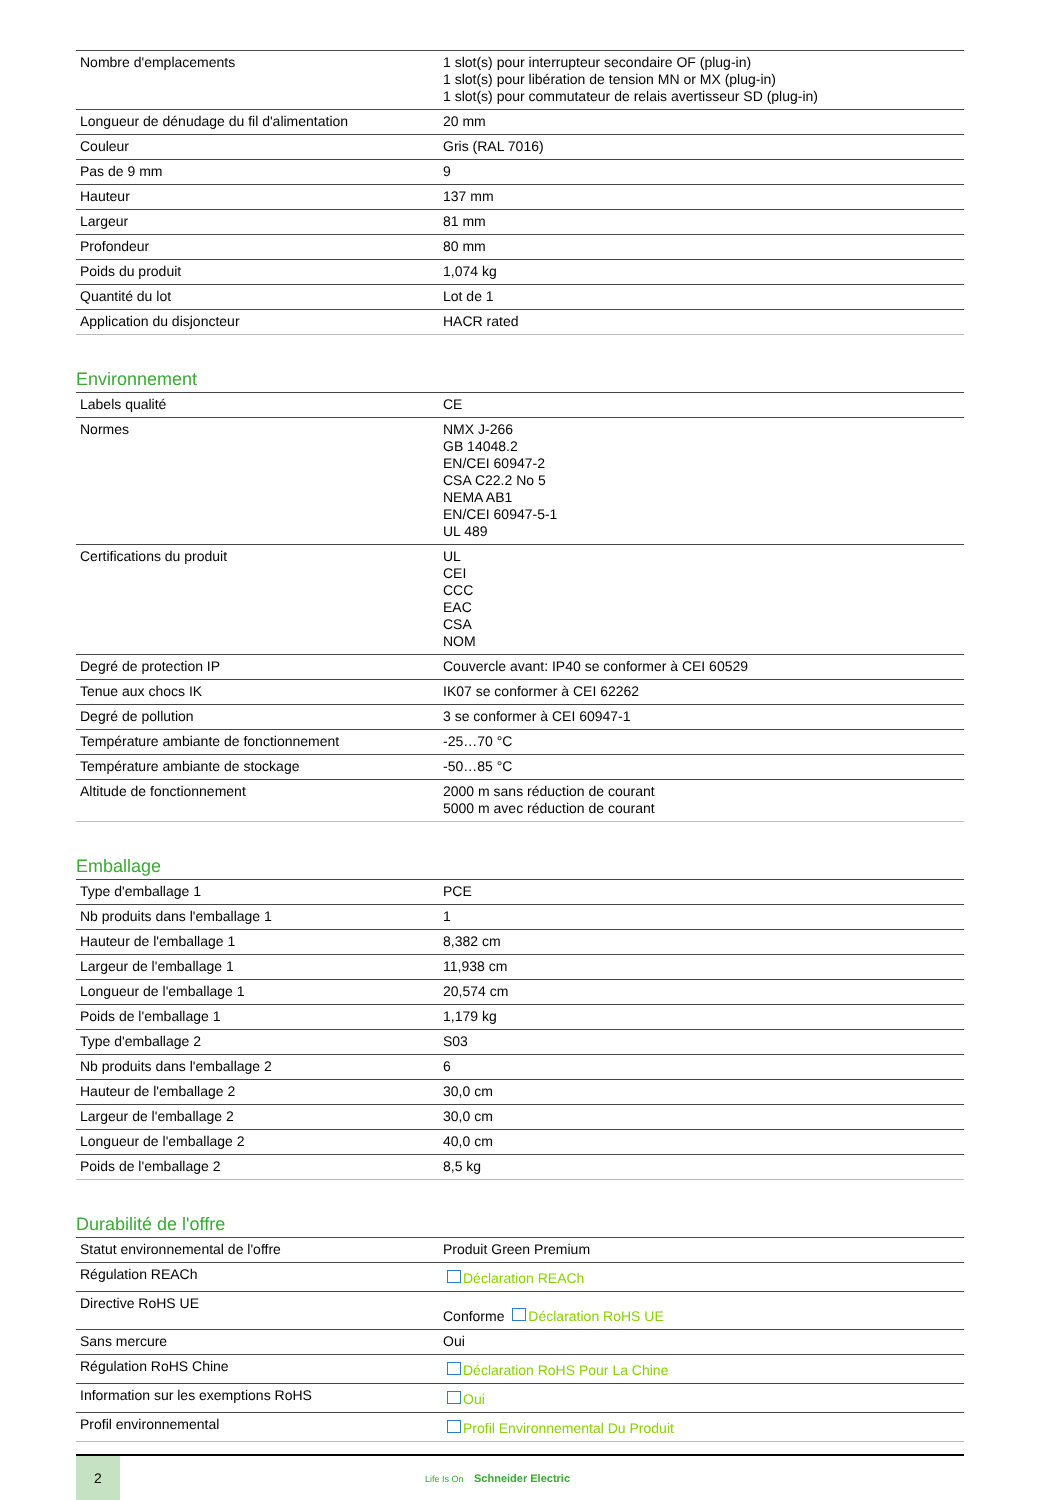| Nombre d'emplacements | 1 slot(s) pour interrupteur secondaire OF (plug-in) 1 slot(s) pour libération de tension MN or MX (plug-in) 1 slot(s) pour commutateur de relais avertisseur SD (plug-in) |
| Longueur de dénudage du fil d'alimentation | 20 mm |
| Couleur | Gris (RAL 7016) |
| Pas de 9 mm | 9 |
| Hauteur | 137 mm |
| Largeur | 81 mm |
| Profondeur | 80 mm |
| Poids du produit | 1,074 kg |
| Quantité du lot | Lot de 1 |
| Application du disjoncteur | HACR rated |
Environnement
| Labels qualité | CE |
| Normes | NMX J-266 GB 14048.2 EN/CEI 60947-2 CSA C22.2 No 5 NEMA AB1 EN/CEI 60947-5-1 UL 489 |
| Certifications du produit | UL CEI CCC EAC CSA NOM |
| Degré de protection IP | Couvercle avant: IP40 se conformer à CEI 60529 |
| Tenue aux chocs IK | IK07 se conformer à CEI 62262 |
| Degré de pollution | 3 se conformer à CEI 60947-1 |
| Température ambiante de fonctionnement | -25…70 °C |
| Température ambiante de stockage | -50…85 °C |
| Altitude de fonctionnement | 2000 m sans réduction de courant 5000 m avec réduction de courant |
Emballage
| Type d'emballage 1 | PCE |
| Nb produits dans l'emballage 1 | 1 |
| Hauteur de l'emballage 1 | 8,382 cm |
| Largeur de l'emballage 1 | 11,938 cm |
| Longueur de l'emballage 1 | 20,574 cm |
| Poids de l'emballage 1 | 1,179 kg |
| Type d'emballage 2 | S03 |
| Nb produits dans l'emballage 2 | 6 |
| Hauteur de l'emballage 2 | 30,0 cm |
| Largeur de l'emballage 2 | 30,0 cm |
| Longueur de l'emballage 2 | 40,0 cm |
| Poids de l'emballage 2 | 8,5 kg |
Durabilité de l'offre
| Statut environnemental de l'offre | Produit Green Premium |
| Régulation REACh | Déclaration REACh |
| Directive RoHS UE | Conforme Déclaration RoHS UE |
| Sans mercure | Oui |
| Régulation RoHS Chine | Déclaration RoHS Pour La Chine |
| Information sur les exemptions RoHS | Oui |
| Profil environnemental | Profil Environnemental Du Produit |
2
Life Is On Schneider Electric